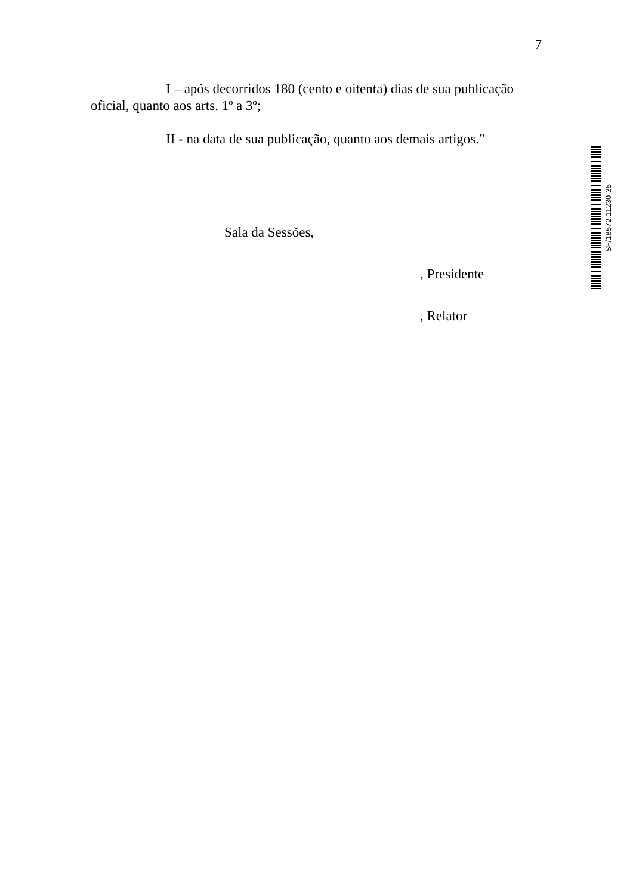7
I – após decorridos 180 (cento e oitenta) dias de sua publicação oficial, quanto aos arts. 1º a 3º;
II - na data de sua publicação, quanto aos demais artigos.”
Sala da Sessões,
, Presidente
, Relator
SF/18572.11230-35